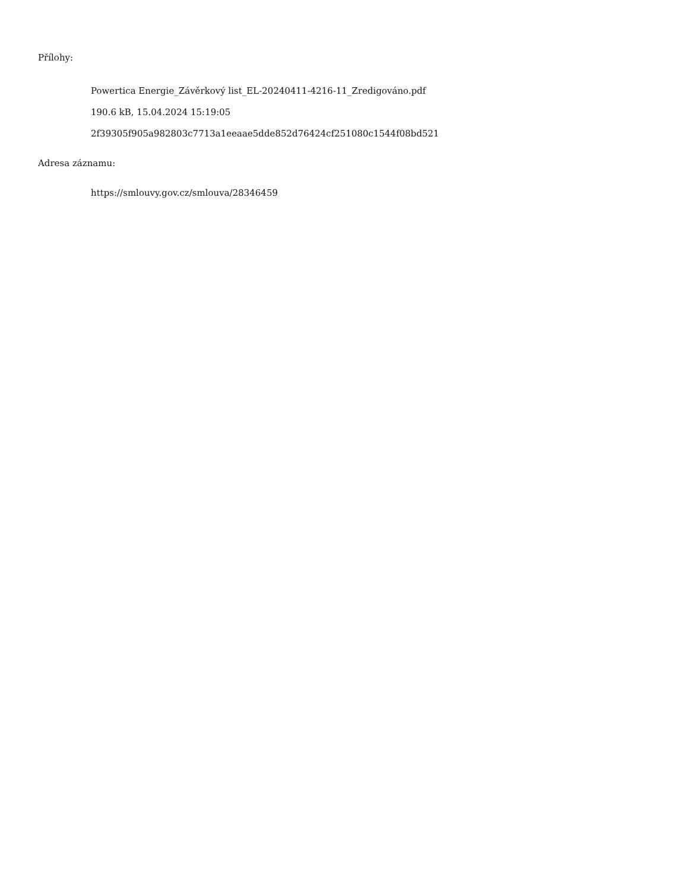Přílohy:
Powertica Energie_Závěrkový list_EL-20240411-4216-11_Zredigováno.pdf
190.6 kB, 15.04.2024 15:19:05
2f39305f905a982803c7713a1eeaae5dde852d76424cf251080c1544f08bd521
Adresa záznamu:
https://smlouvy.gov.cz/smlouva/28346459